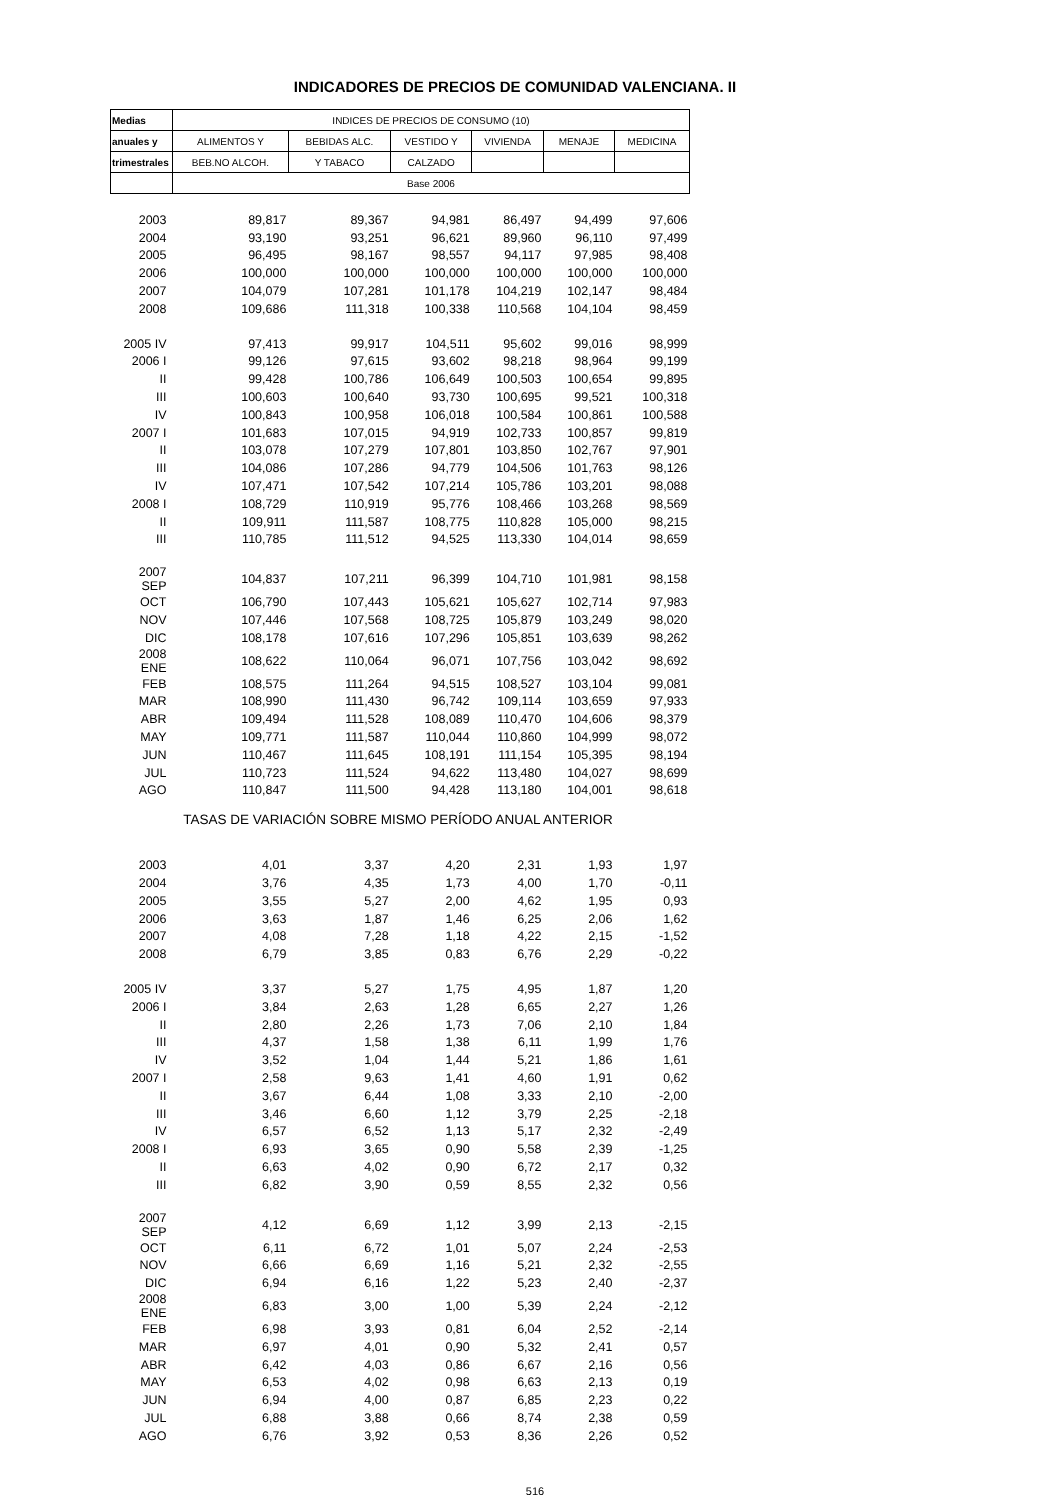INDICADORES DE PRECIOS DE COMUNIDAD VALENCIANA. II
| Medias | INDICES DE PRECIOS DE CONSUMO (10) | | | | | |
| --- | --- | --- | --- | --- | --- | --- |
| anuales y | ALIMENTOS Y | BEBIDAS ALC. | VESTIDO Y | VIVIENDA | MENAJE | MEDICINA |
| trimestrales | BEB.NO ALCOH. | Y TABACO | CALZADO | | | |
| | Base 2006 | | | | | |
| 2003 | 89,817 | 89,367 | 94,981 | 86,497 | 94,499 | 97,606 |
| 2004 | 93,190 | 93,251 | 96,621 | 89,960 | 96,110 | 97,499 |
| 2005 | 96,495 | 98,167 | 98,557 | 94,117 | 97,985 | 98,408 |
| 2006 | 100,000 | 100,000 | 100,000 | 100,000 | 100,000 | 100,000 |
| 2007 | 104,079 | 107,281 | 101,178 | 104,219 | 102,147 | 98,484 |
| 2008 | 109,686 | 111,318 | 100,338 | 110,568 | 104,104 | 98,459 |
| 2005 IV | 97,413 | 99,917 | 104,511 | 95,602 | 99,016 | 98,999 |
| 2006 I | 99,126 | 97,615 | 93,602 | 98,218 | 98,964 | 99,199 |
| II | 99,428 | 100,786 | 106,649 | 100,503 | 100,654 | 99,895 |
| III | 100,603 | 100,640 | 93,730 | 100,695 | 99,521 | 100,318 |
| IV | 100,843 | 100,958 | 106,018 | 100,584 | 100,861 | 100,588 |
| 2007 I | 101,683 | 107,015 | 94,919 | 102,733 | 100,857 | 99,819 |
| II | 103,078 | 107,279 | 107,801 | 103,850 | 102,767 | 97,901 |
| III | 104,086 | 107,286 | 94,779 | 104,506 | 101,763 | 98,126 |
| IV | 107,471 | 107,542 | 107,214 | 105,786 | 103,201 | 98,088 |
| 2008 I | 108,729 | 110,919 | 95,776 | 108,466 | 103,268 | 98,569 |
| II | 109,911 | 111,587 | 108,775 | 110,828 | 105,000 | 98,215 |
| III | 110,785 | 111,512 | 94,525 | 113,330 | 104,014 | 98,659 |
| 2007 SEP | 104,837 | 107,211 | 96,399 | 104,710 | 101,981 | 98,158 |
| OCT | 106,790 | 107,443 | 105,621 | 105,627 | 102,714 | 97,983 |
| NOV | 107,446 | 107,568 | 108,725 | 105,879 | 103,249 | 98,020 |
| DIC | 108,178 | 107,616 | 107,296 | 105,851 | 103,639 | 98,262 |
| 2008 ENE | 108,622 | 110,064 | 96,071 | 107,756 | 103,042 | 98,692 |
| FEB | 108,575 | 111,264 | 94,515 | 108,527 | 103,104 | 99,081 |
| MAR | 108,990 | 111,430 | 96,742 | 109,114 | 103,659 | 97,933 |
| ABR | 109,494 | 111,528 | 108,089 | 110,470 | 104,606 | 98,379 |
| MAY | 109,771 | 111,587 | 110,044 | 110,860 | 104,999 | 98,072 |
| JUN | 110,467 | 111,645 | 108,191 | 111,154 | 105,395 | 98,194 |
| JUL | 110,723 | 111,524 | 94,622 | 113,480 | 104,027 | 98,699 |
| AGO | 110,847 | 111,500 | 94,428 | 113,180 | 104,001 | 98,618 |
| TASAS DE VARIACIÓN SOBRE MISMO PERÍODO ANUAL ANTERIOR | | | | | | |
| 2003 | 4,01 | 3,37 | 4,20 | 2,31 | 1,93 | 1,97 |
| 2004 | 3,76 | 4,35 | 1,73 | 4,00 | 1,70 | -0,11 |
| 2005 | 3,55 | 5,27 | 2,00 | 4,62 | 1,95 | 0,93 |
| 2006 | 3,63 | 1,87 | 1,46 | 6,25 | 2,06 | 1,62 |
| 2007 | 4,08 | 7,28 | 1,18 | 4,22 | 2,15 | -1,52 |
| 2008 | 6,79 | 3,85 | 0,83 | 6,76 | 2,29 | -0,22 |
| 2005 IV | 3,37 | 5,27 | 1,75 | 4,95 | 1,87 | 1,20 |
| 2006 I | 3,84 | 2,63 | 1,28 | 6,65 | 2,27 | 1,26 |
| II | 2,80 | 2,26 | 1,73 | 7,06 | 2,10 | 1,84 |
| III | 4,37 | 1,58 | 1,38 | 6,11 | 1,99 | 1,76 |
| IV | 3,52 | 1,04 | 1,44 | 5,21 | 1,86 | 1,61 |
| 2007 I | 2,58 | 9,63 | 1,41 | 4,60 | 1,91 | 0,62 |
| II | 3,67 | 6,44 | 1,08 | 3,33 | 2,10 | -2,00 |
| III | 3,46 | 6,60 | 1,12 | 3,79 | 2,25 | -2,18 |
| IV | 6,57 | 6,52 | 1,13 | 5,17 | 2,32 | -2,49 |
| 2008 I | 6,93 | 3,65 | 0,90 | 5,58 | 2,39 | -1,25 |
| II | 6,63 | 4,02 | 0,90 | 6,72 | 2,17 | 0,32 |
| III | 6,82 | 3,90 | 0,59 | 8,55 | 2,32 | 0,56 |
| 2007 SEP | 4,12 | 6,69 | 1,12 | 3,99 | 2,13 | -2,15 |
| OCT | 6,11 | 6,72 | 1,01 | 5,07 | 2,24 | -2,53 |
| NOV | 6,66 | 6,69 | 1,16 | 5,21 | 2,32 | -2,55 |
| DIC | 6,94 | 6,16 | 1,22 | 5,23 | 2,40 | -2,37 |
| 2008 ENE | 6,83 | 3,00 | 1,00 | 5,39 | 2,24 | -2,12 |
| FEB | 6,98 | 3,93 | 0,81 | 6,04 | 2,52 | -2,14 |
| MAR | 6,97 | 4,01 | 0,90 | 5,32 | 2,41 | 0,57 |
| ABR | 6,42 | 4,03 | 0,86 | 6,67 | 2,16 | 0,56 |
| MAY | 6,53 | 4,02 | 0,98 | 6,63 | 2,13 | 0,19 |
| JUN | 6,94 | 4,00 | 0,87 | 6,85 | 2,23 | 0,22 |
| JUL | 6,88 | 3,88 | 0,66 | 8,74 | 2,38 | 0,59 |
| AGO | 6,76 | 3,92 | 0,53 | 8,36 | 2,26 | 0,52 |
516